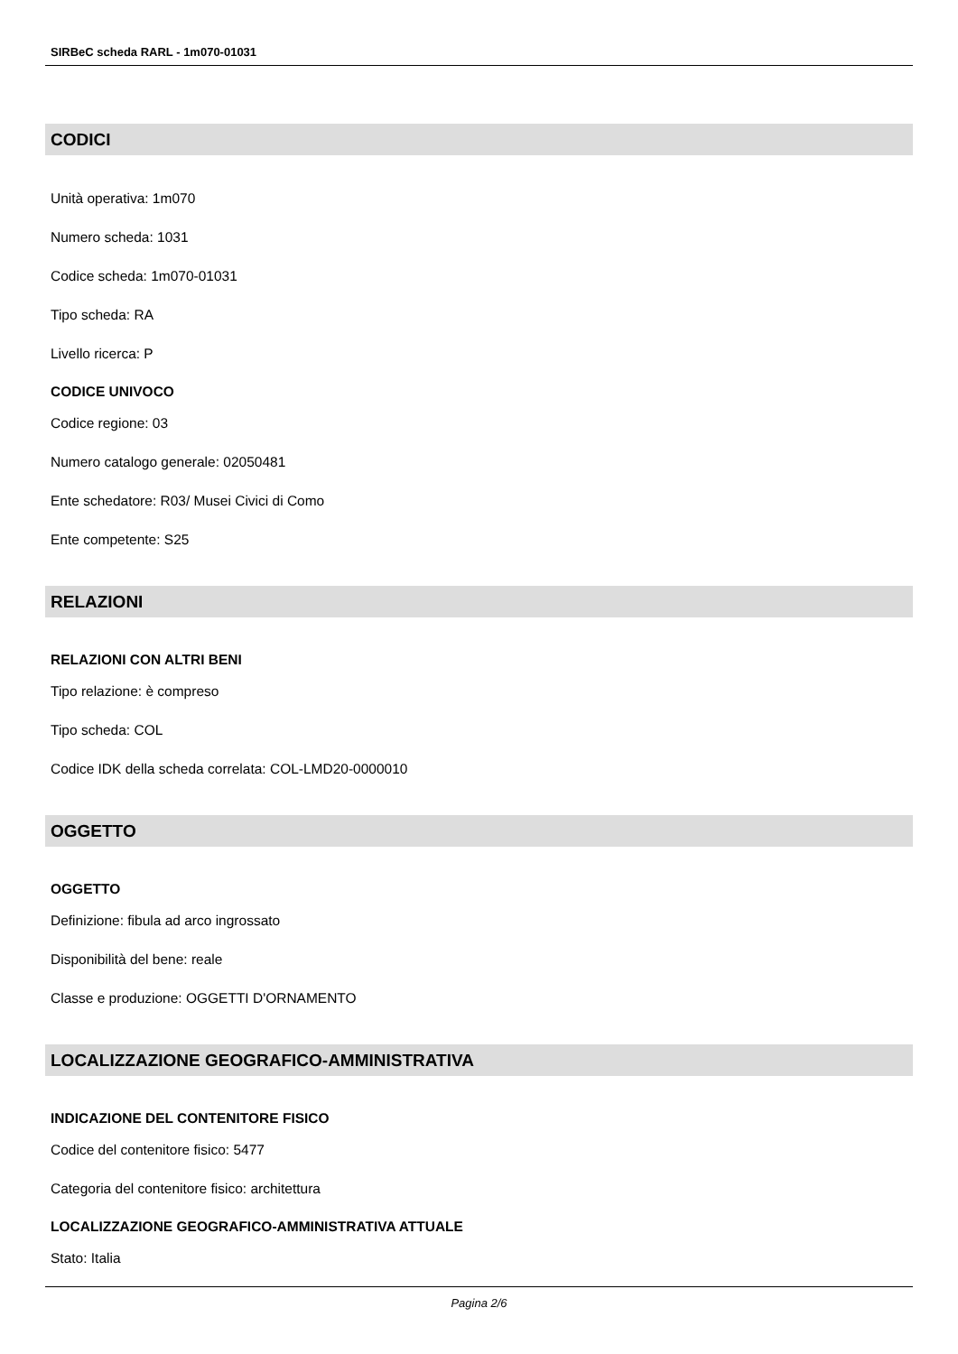SIRBeC scheda RARL - 1m070-01031
CODICI
Unità operativa: 1m070
Numero scheda: 1031
Codice scheda: 1m070-01031
Tipo scheda: RA
Livello ricerca: P
CODICE UNIVOCO
Codice regione: 03
Numero catalogo generale: 02050481
Ente schedatore: R03/ Musei Civici di Como
Ente competente: S25
RELAZIONI
RELAZIONI CON ALTRI BENI
Tipo relazione: è compreso
Tipo scheda: COL
Codice IDK della scheda correlata: COL-LMD20-0000010
OGGETTO
OGGETTO
Definizione: fibula ad arco ingrossato
Disponibilità del bene: reale
Classe e produzione: OGGETTI D'ORNAMENTO
LOCALIZZAZIONE GEOGRAFICO-AMMINISTRATIVA
INDICAZIONE DEL CONTENITORE FISICO
Codice del contenitore fisico: 5477
Categoria del contenitore fisico: architettura
LOCALIZZAZIONE GEOGRAFICO-AMMINISTRATIVA ATTUALE
Stato: Italia
Pagina 2/6